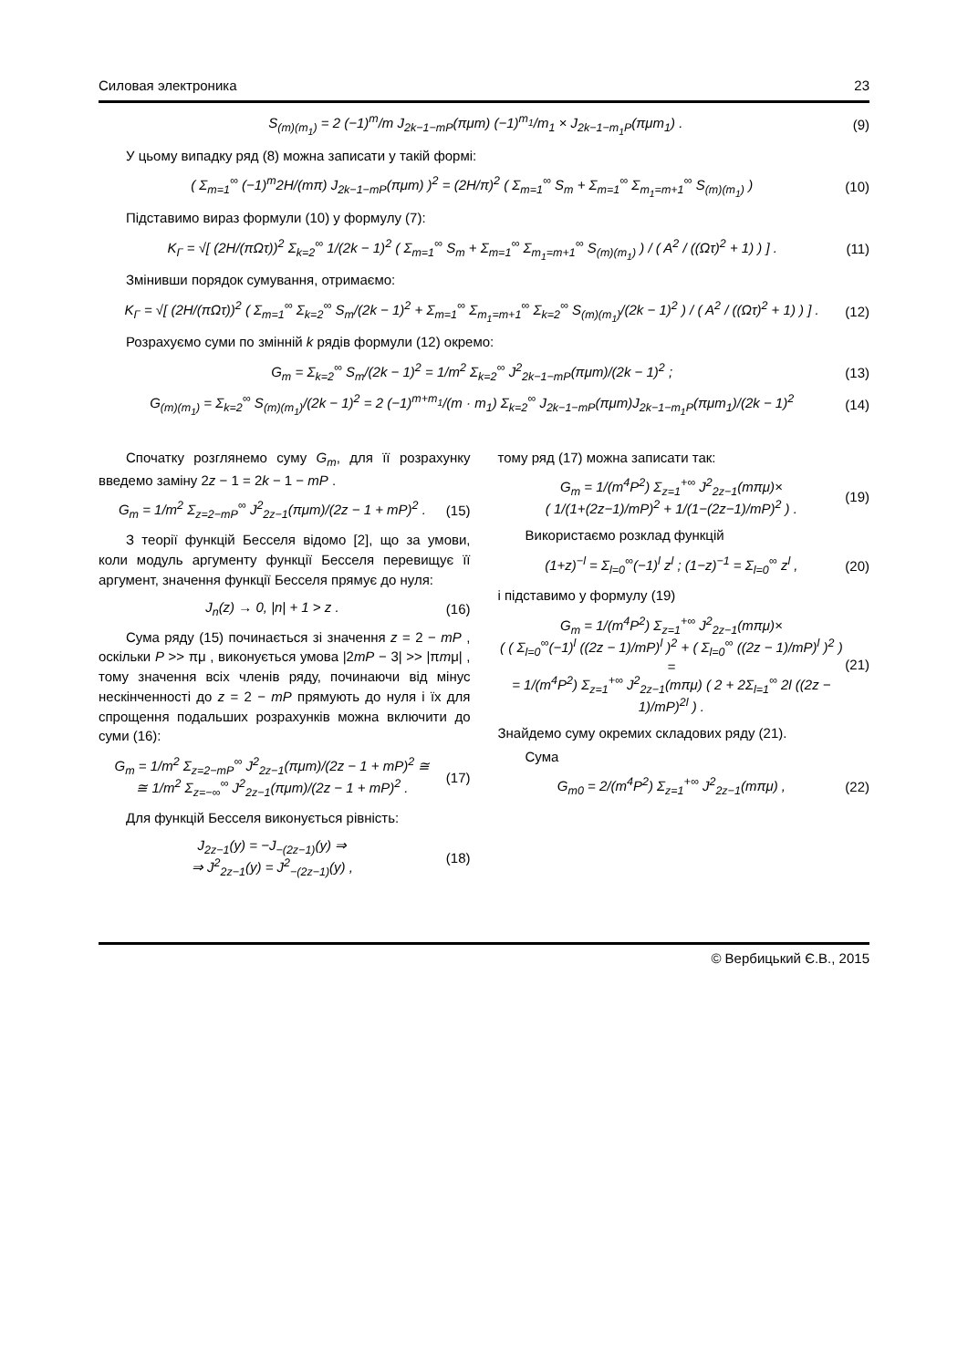Силовая электроника 23
S<sub>(m)(m<sub>1</sub>)</sub> = 2 (−1)<sup>m</sup>/m J<sub>2k−1−mP</sub>(πμm) (−1)<sup>m<sub>1</sub></sup>/m<sub>1</sub> × J<sub>2k−1−m<sub>1</sub>P</sub>(πμm<sub>1</sub>) .
(9)
У цьому випадку ряд (8) можна записати у такій формі:
( Σ<sub>m=1</sub><sup>∞</sup> (−1)<sup>m</sup>2H/(mπ) J<sub>2k−1−mP</sub>(πμm) )<sup>2</sup> = (2H/π)<sup>2</sup> ( Σ<sub>m=1</sub><sup>∞</sup> S<sub>m</sub> + Σ<sub>m=1</sub><sup>∞</sup> Σ<sub>m<sub>1</sub>=m+1</sub><sup>∞</sup> S<sub>(m)(m<sub>1</sub>)</sub> )
(10)
Підставимо вираз формули (10) у формулу (7):
K<sub>Γ</sub> = √[ (2H/(πΩτ))<sup>2</sup> Σ<sub>k=2</sub><sup>∞</sup> 1/(2k − 1)<sup>2</sup> ( Σ<sub>m=1</sub><sup>∞</sup> S<sub>m</sub> + Σ<sub>m=1</sub><sup>∞</sup> Σ<sub>m<sub>1</sub>=m+1</sub><sup>∞</sup> S<sub>(m)(m<sub>1</sub>)</sub> ) / ( A<sup>2</sup> / ((Ωτ)<sup>2</sup> + 1) ) ] .
(11)
Змінивши порядок сумування, отримаємо:
K<sub>Γ</sub> = √[ (2H/(πΩτ))<sup>2</sup> ( Σ<sub>m=1</sub><sup>∞</sup> Σ<sub>k=2</sub><sup>∞</sup> S<sub>m</sub>/(2k − 1)<sup>2</sup> + Σ<sub>m=1</sub><sup>∞</sup> Σ<sub>m<sub>1</sub>=m+1</sub><sup>∞</sup> Σ<sub>k=2</sub><sup>∞</sup> S<sub>(m)(m<sub>1</sub>)</sub>/(2k − 1)<sup>2</sup> ) / ( A<sup>2</sup> / ((Ωτ)<sup>2</sup> + 1) ) ] .
(12)
Розрахуємо суми по змінній k рядів формули (12) окремо:
G<sub>m</sub> = Σ<sub>k=2</sub><sup>∞</sup> S<sub>m</sub>/(2k − 1)<sup>2</sup> = 1/m<sup>2</sup> Σ<sub>k=2</sub><sup>∞</sup> J<sup>2</sup><sub>2k−1−mP</sub>(πμm)/(2k − 1)<sup>2</sup> ;
(13)
G<sub>(m)(m<sub>1</sub>)</sub> = Σ<sub>k=2</sub><sup>∞</sup> S<sub>(m)(m<sub>1</sub>)</sub>/(2k − 1)<sup>2</sup> = 2 (−1)<sup>m+m<sub>1</sub></sup>/(m · m<sub>1</sub>) Σ<sub>k=2</sub><sup>∞</sup> J<sub>2k−1−mP</sub>(πμm)J<sub>2k−1−m<sub>1</sub>P</sub>(πμm<sub>1</sub>)/(2k − 1)<sup>2</sup>
(14)
Спочатку розглянемо суму G<sub>m</sub>, для її розрахунку введемо заміну 2z − 1 = 2k − 1 − mP .
G<sub>m</sub> = 1/m<sup>2</sup> Σ<sub>z=2−mP</sub><sup>∞</sup> J<sup>2</sup><sub>2z−1</sub>(πμm)/(2z − 1 + mP)<sup>2</sup> .
(15)
З теорії функцій Бесселя відомо [2], що за умови, коли модуль аргументу функції Бесселя перевищує її аргумент, значення функції Бесселя прямує до нуля:
J<sub>n</sub>(z) → 0, |n| + 1 > z . (16)
Сума ряду (15) починається зі значення z = 2 − mP , оскільки P >> πμ , виконується умова |2mP − 3| >> |πmμ| , тому значення всіх членів ряду, починаючи від мінус нескінченності до z = 2 − mP прямують до нуля і їх для спрощення подальших розрахунків можна включити до суми (16):
G<sub>m</sub> = 1/m<sup>2</sup> Σ<sub>z=2−mP</sub><sup>∞</sup> J<sup>2</sup><sub>2z−1</sub>(πμm)/(2z − 1 + mP)<sup>2</sup> ≅
≅ 1/m<sup>2</sup> Σ<sub>z=−∞</sub><sup>∞</sup> J<sup>2</sup><sub>2z−1</sub>(πμm)/(2z − 1 + mP)<sup>2</sup> .
(17)
Для функцій Бесселя виконується рівність:
J<sub>2z−1</sub>(y) = −J<sub>−(2z−1)</sub>(y) ⇒
⇒ J<sup>2</sup><sub>2z−1</sub>(y) = J<sup>2</sup><sub>−(2z−1)</sub>(y) ,
(18)
тому ряд (17) можна записати так:
G<sub>m</sub> = 1/(m<sup>4</sup>P<sup>2</sup>) Σ<sub>z=1</sub><sup>+∞</sup> J<sup>2</sup><sub>2z−1</sub>(mπμ)×
( 1/(1+(2z−1)/mP)<sup>2</sup> + 1/(1−(2z−1)/mP)<sup>2</sup> ) .
(19)
Використаємо розклад функцій
(1+z)<sup>−l</sup> = Σ<sub>l=0</sub><sup>∞</sup>(−1)<sup>l</sup> z<sup>l</sup> ; (1−z)<sup>−1</sup> = Σ<sub>l=0</sub><sup>∞</sup> z<sup>l</sup> ,
(20)
і підставимо у формулу (19)
G<sub>m</sub> = 1/(m<sup>4</sup>P<sup>2</sup>) Σ<sub>z=1</sub><sup>+∞</sup> J<sup>2</sup><sub>2z−1</sub>(mπμ)×
( ( Σ<sub>l=0</sub><sup>∞</sup>(−1)<sup>l</sup> ((2z − 1)/mP)<sup>l</sup> )<sup>2</sup> + ( Σ<sub>l=0</sub><sup>∞</sup> ((2z − 1)/mP)<sup>l</sup> )<sup>2</sup> ) =
= 1/(m<sup>4</sup>P<sup>2</sup>) Σ<sub>z=1</sub><sup>+∞</sup> J<sup>2</sup><sub>2z−1</sub>(mπμ) ( 2 + 2Σ<sub>l=1</sub><sup>∞</sup> 2l ((2z − 1)/mP)<sup>2l</sup> ) .
(21)
Знайдемо суму окремих складових ряду (21).
Сума
G<sub>m0</sub> = 2/(m<sup>4</sup>P<sup>2</sup>) Σ<sub>z=1</sub><sup>+∞</sup> J<sup>2</sup><sub>2z−1</sub>(mπμ) ,
(22)
© Вербицький Є.В., 2015